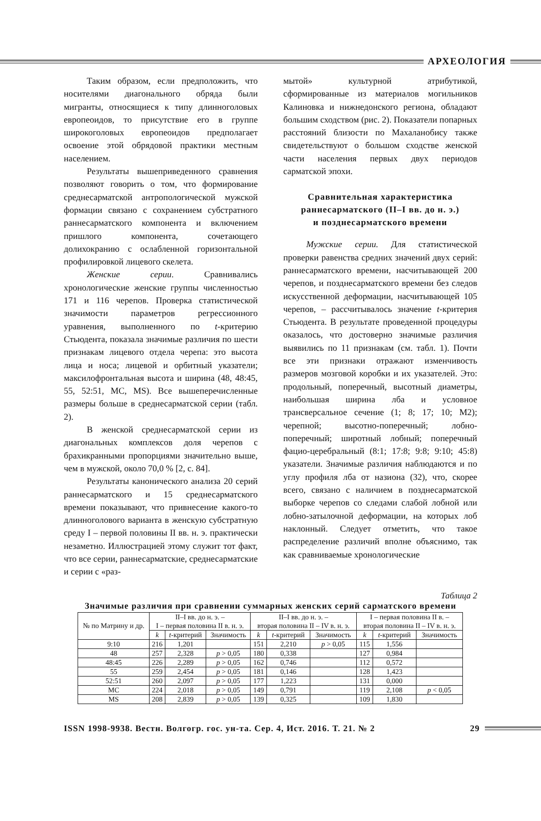АРХЕОЛОГИЯ
Таким образом, если предположить, что носителями диагонального обряда были мигранты, относящиеся к типу длинноголовых европеоидов, то присутствие его в группе широкоголовых европеоидов предполагает освоение этой обрядовой практики местным населением.
Результаты вышеприведенного сравнения позволяют говорить о том, что формирование среднесарматской антропологической мужской формации связано с сохранением субстратного раннесарматского компонента и включением пришлого компонента, сочетающего долихокранию с ослабленной горизонтальной профилировкой лицевого скелета.
Женские серии. Сравнивались хронологические женские группы численностью 171 и 116 черепов. Проверка статистической значимости параметров регрессионного уравнения, выполненного по t-критерию Стьюдента, показала значимые различия по шести признакам лицевого отдела черепа: это высота лица и носа; лицевой и орбитный указатели; максилофронтальная высота и ширина (48, 48:45, 55, 52:51, MC, MS). Все вышеперечисленные размеры больше в среднесарматской серии (табл. 2).
В женской среднесарматской серии из диагональных комплексов доля черепов с брахикранными пропорциями значительно выше, чем в мужской, около 70,0 % [2, с. 84].
Результаты канонического анализа 20 серий раннесарматского и 15 среднесарматского времени показывают, что привнесение какого-то длинноголового варианта в женскую субстратную среду I – первой половины II вв. н. э. практически незаметно. Иллюстрацией этому служит тот факт, что все серии, раннесарматские, среднесарматские и серии с «раз-
мытой» культурной атрибутикой, сформированные из материалов могильников Калиновка и нижнедонского региона, обладают большим сходством (рис. 2). Показатели попарных расстояний близости по Махаланобису также свидетельствуют о большом сходстве женской части населения первых двух периодов сарматской эпохи.
Сравнительная характеристика
раннесарматского (II–I вв. до н. э.)
и позднесарматского времени
Мужские серии. Для статистической проверки равенства средних значений двух серий: раннесарматского времени, насчитывающей 200 черепов, и позднесарматского времени без следов искусственной деформации, насчитывающей 105 черепов, – рассчитывалось значение t-критерия Стьюдента. В результате проведенной процедуры оказалось, что достоверно значимые различия выявились по 11 признакам (см. табл. 1). Почти все эти признаки отражают изменчивость размеров мозговой коробки и их указателей. Это: продольный, поперечный, высотный диаметры, наибольшая ширина лба и условное трансверсальное сечение (1; 8; 17; 10; M2); черепной; высотно-поперечный; лобно-поперечный; широтный лобный; поперечный фацио-церебральный (8:1; 17:8; 9:8; 9:10; 45:8) указатели. Значимые различия наблюдаются и по углу профиля лба от назиона (32), что, скорее всего, связано с наличием в позднесарматской выборке черепов со следами слабой лобной или лобно-затылочной деформации, на которых лоб наклонный. Следует отметить, что такое распределение различий вполне объяснимо, так как сравниваемые хронологические
Таблица 2
Значимые различия при сравнении суммарных женских серий сарматского времени
| № по Матрину и др. | II–I вв. до н. э. – I – первая половина II в. н. э. | | | II–I вв. до н. э. – вторая половина II – IV в. н. э. | | | I – первая половина II в. – вторая половина II – IV в. н. э. | | |
| --- | --- | --- | --- | --- | --- | --- | --- | --- | --- |
| | k | t -критерий | Значимость | k | t -критерий | Значимость | k | t -критерий | Значимость |
| 9:10 | 216 | 1,201 | | 151 | 2,210 | p > 0,05 | 115 | 1,556 | |
| 48 | 257 | 2,328 | p > 0,05 | 180 | 0,338 | | 127 | 0,984 | |
| 48:45 | 226 | 2,289 | p > 0,05 | 162 | 0,746 | | 112 | 0,572 | |
| 55 | 259 | 2,454 | p > 0,05 | 181 | 0,146 | | 128 | 1,423 | |
| 52:51 | 260 | 2,097 | p > 0,05 | 177 | 1,223 | | 131 | 0,000 | |
| MC | 224 | 2,018 | p > 0,05 | 149 | 0,791 | | 119 | 2,108 | p < 0,05 |
| MS | 208 | 2,839 | p > 0,05 | 139 | 0,325 | | 109 | 1,830 | |
ISSN 1998-9938. Вестн. Волгогр. гос. ун-та. Сер. 4, Ист. 2016. Т. 21. № 2
29